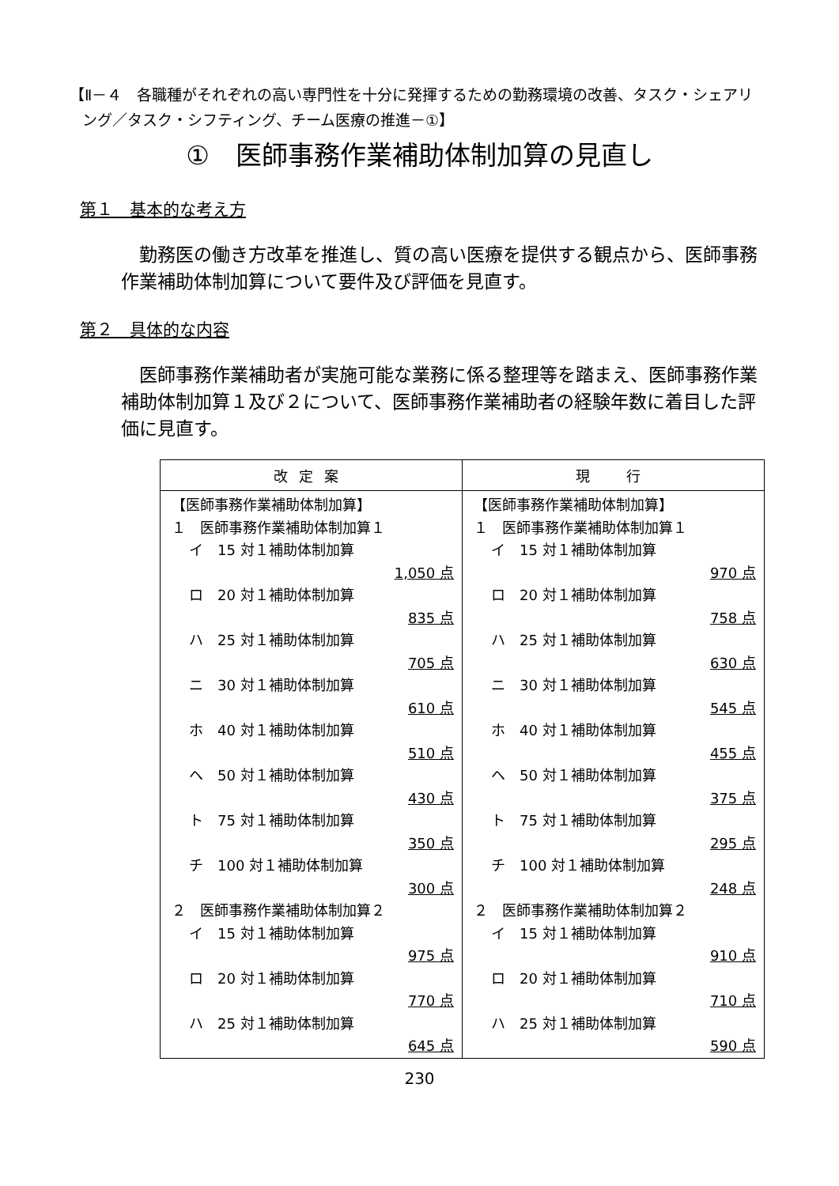【Ⅱ－４　各職種がそれぞれの高い専門性を十分に発揮するための勤務環境の改善、タスク・シェアリング／タスク・シフティング、チーム医療の推進－①】
①　医師事務作業補助体制加算の見直し
第１　基本的な考え方
勤務医の働き方改革を推進し、質の高い医療を提供する観点から、医師事務作業補助体制加算について要件及び評価を見直す。
第２　具体的な内容
医師事務作業補助者が実施可能な業務に係る整理等を踏まえ、医師事務作業補助体制加算１及び２について、医師事務作業補助者の経験年数に着目した評価に見直す。
| 改定案 | 現 行 |
| --- | --- |
| 【医師事務作業補助体制加算】 １ 医師事務作業補助体制加算１ イ 15 対１補助体制加算 1,050 点 ロ 20 対１補助体制加算 835 点 ハ 25 対１補助体制加算 705 点 ニ 30 対１補助体制加算 610 点 ホ 40 対１補助体制加算 510 点 ヘ 50 対１補助体制加算 430 点 ト 75 対１補助体制加算 350 点 チ 100 対１補助体制加算 300 点 ２ 医師事務作業補助体制加算２ イ 15 対１補助体制加算 975 点 ロ 20 対１補助体制加算 770 点 ハ 25 対１補助体制加算 645 点 | 【医師事務作業補助体制加算】 １ 医師事務作業補助体制加算１ イ 15 対１補助体制加算 970 点 ロ 20 対１補助体制加算 758 点 ハ 25 対１補助体制加算 630 点 ニ 30 対１補助体制加算 545 点 ホ 40 対１補助体制加算 455 点 ヘ 50 対１補助体制加算 375 点 ト 75 対１補助体制加算 295 点 チ 100 対１補助体制加算 248 点 ２ 医師事務作業補助体制加算２ イ 15 対１補助体制加算 910 点 ロ 20 対１補助体制加算 710 点 ハ 25 対１補助体制加算 590 点 |
230